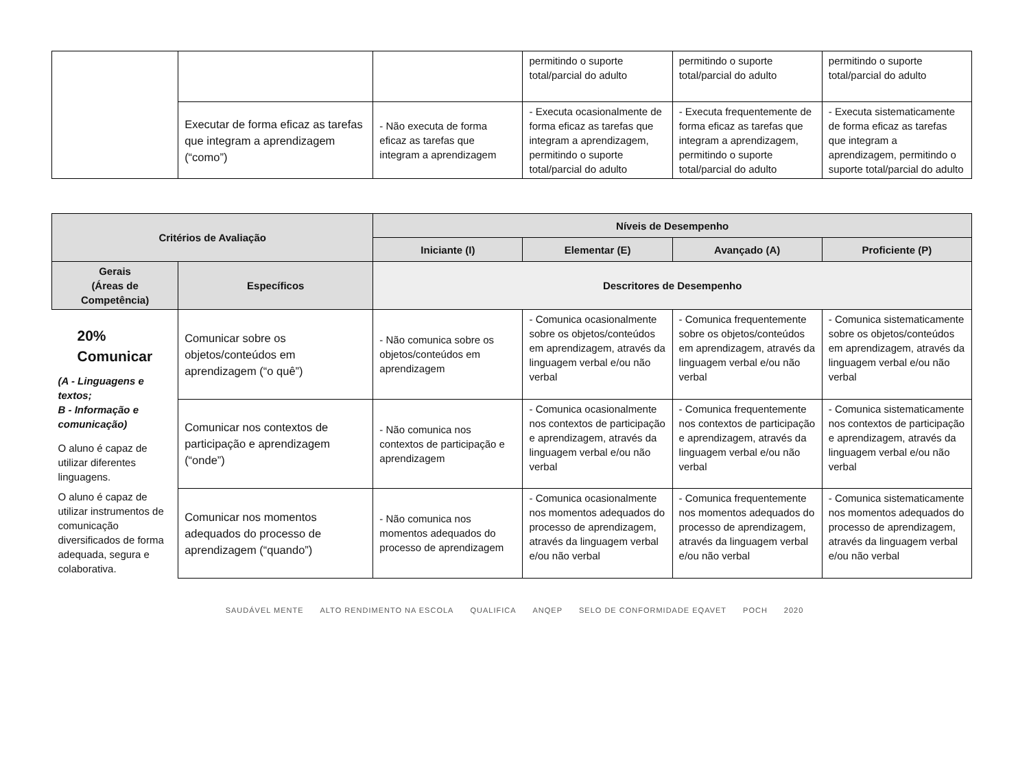| | | | permitindo o suporte total/parcial do adulto | permitindo o suporte total/parcial do adulto | permitindo o suporte total/parcial do adulto |
| | Executar de forma eficaz as tarefas que integram a aprendizagem (“como”) | - Não executa de forma eficaz as tarefas que integram a aprendizagem | - Executa ocasionalmente de forma eficaz as tarefas que integram a aprendizagem, permitindo o suporte total/parcial do adulto | - Executa frequentemente de forma eficaz as tarefas que integram a aprendizagem, permitindo o suporte total/parcial do adulto | - Executa sistematicamente de forma eficaz as tarefas que integram a aprendizagem, permitindo o suporte total/parcial do adulto |
| Critérios de Avaliação | | Níveis de Desempenho | | | |
| --- | --- | --- | --- | --- | --- |
| | | Iniciante (I) | Elementar (E) | Avançado (A) | Proficiente (P) |
| Gerais (Áreas de Competência) | Específicos | Descritores de Desempenho | | | |
| 20% Comunicar (A - Linguagens e textos; B - Informação e comunicação) O aluno é capaz de utilizar diferentes linguagens. O aluno é capaz de utilizar instrumentos de comunicação diversificados de forma adequada, segura e colaborativa. | Comunicar sobre os objetos/conteúdos em aprendizagem (“o quê”) | - Não comunica sobre os objetos/conteúdos em aprendizagem | - Comunica ocasionalmente sobre os objetos/conteúdos em aprendizagem, através da linguagem verbal e/ou não verbal | - Comunica frequentemente sobre os objetos/conteúdos em aprendizagem, através da linguagem verbal e/ou não verbal | - Comunica sistematicamente sobre os objetos/conteúdos em aprendizagem, através da linguagem verbal e/ou não verbal |
| | Comunicar nos contextos de participação e aprendizagem (“onde”) | - Não comunica nos contextos de participação e aprendizagem | - Comunica ocasionalmente nos contextos de participação e aprendizagem, através da linguagem verbal e/ou não verbal | - Comunica frequentemente nos contextos de participação e aprendizagem, através da linguagem verbal e/ou não verbal | - Comunica sistematicamente nos contextos de participação e aprendizagem, através da linguagem verbal e/ou não verbal |
| | Comunicar nos momentos adequados do processo de aprendizagem (“quando”) | - Não comunica nos momentos adequados do processo de aprendizagem | - Comunica ocasionalmente nos momentos adequados do processo de aprendizagem, através da linguagem verbal e/ou não verbal | - Comunica frequentemente nos momentos adequados do processo de aprendizagem, através da linguagem verbal e/ou não verbal | - Comunica sistematicamente nos momentos adequados do processo de aprendizagem, através da linguagem verbal e/ou não verbal |
SAUDÁVEL MENTE ALTO RENDIMENTO NA ESCOLA QUALIFICA ANQEP SELO DE CONFORMIDADE EQAVET POCH 2020